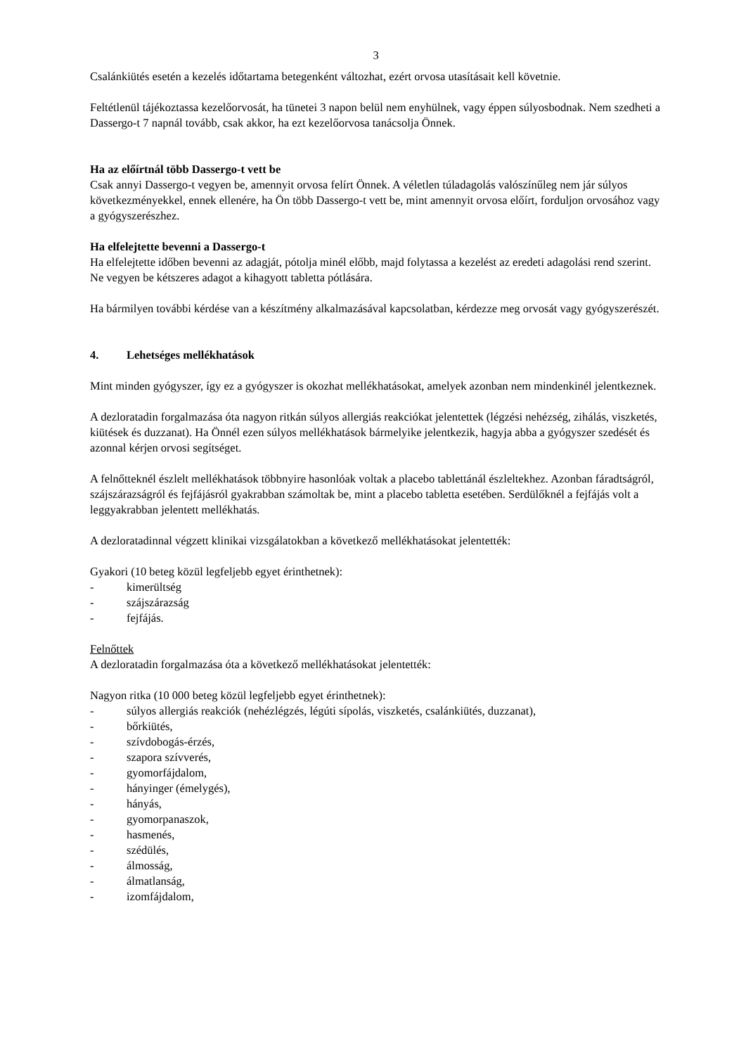3
Csalánkiütés esetén a kezelés időtartama betegenként változhat, ezért orvosa utasításait kell követnie.
Feltétlenül tájékoztassa kezelőorvosát, ha tünetei 3 napon belül nem enyhülnek, vagy éppen súlyosbodnak. Nem szedheti a Dassergo-t 7 napnál tovább, csak akkor, ha ezt kezelőorvosa tanácsolja Önnek.
Ha az előírtnál több Dassergo-t vett be
Csak annyi Dassergo-t vegyen be, amennyit orvosa felírt Önnek. A véletlen túladagolás valószínűleg nem jár súlyos következményekkel, ennek ellenére, ha Ön több Dassergo-t vett be, mint amennyit orvosa előírt, forduljon orvosához vagy a gyógyszerészhez.
Ha elfelejtette bevenni a Dassergo-t
Ha elfelejtette időben bevenni az adagját, pótolja minél előbb, majd folytassa a kezelést az eredeti adagolási rend szerint. Ne vegyen be kétszeres adagot a kihagyott tabletta pótlására.
Ha bármilyen további kérdése van a készítmény alkalmazásával kapcsolatban, kérdezze meg orvosát vagy gyógyszerészét.
4. Lehetséges mellékhatások
Mint minden gyógyszer, így ez a gyógyszer is okozhat mellékhatásokat, amelyek azonban nem mindenkinél jelentkeznek.
A dezloratadin forgalmazása óta nagyon ritkán súlyos allergiás reakciókat jelentettek (légzési nehézség, zihálás, viszketés, kiütések és duzzanat). Ha Önnél ezen súlyos mellékhatások bármelyike jelentkezik, hagyja abba a gyógyszer szedését és azonnal kérjen orvosi segítséget.
A felnőtteknél észlelt mellékhatások többnyire hasonlóak voltak a placebo tablettánál észleltekhez. Azonban fáradtságról, szájszárazságról és fejfájásról gyakrabban számoltak be, mint a placebo tabletta esetében. Serdülőknél a fejfájás volt a leggyakrabban jelentett mellékhatás.
A dezloratadinnal végzett klinikai vizsgálatokban a következő mellékhatásokat jelentették:
Gyakori (10 beteg közül legfeljebb egyet érinthetnek):
- kimerültség
- szájszárazság
- fejfájás.
Felnőttek
A dezloratadin forgalmazása óta a következő mellékhatásokat jelentették:
Nagyon ritka (10 000 beteg közül legfeljebb egyet érinthetnek):
- súlyos allergiás reakciók (nehézlégzés, légúti sípolás, viszketés, csalánkiütés, duzzanat),
- bőrkiütés,
- szívdobogás-érzés,
- szapora szívverés,
- gyomorfájdalom,
- hányinger (émelygés),
- hányás,
- gyomorpanaszok,
- hasmenés,
- szédülés,
- álmosság,
- álmatlanság,
- izomfájdalom,